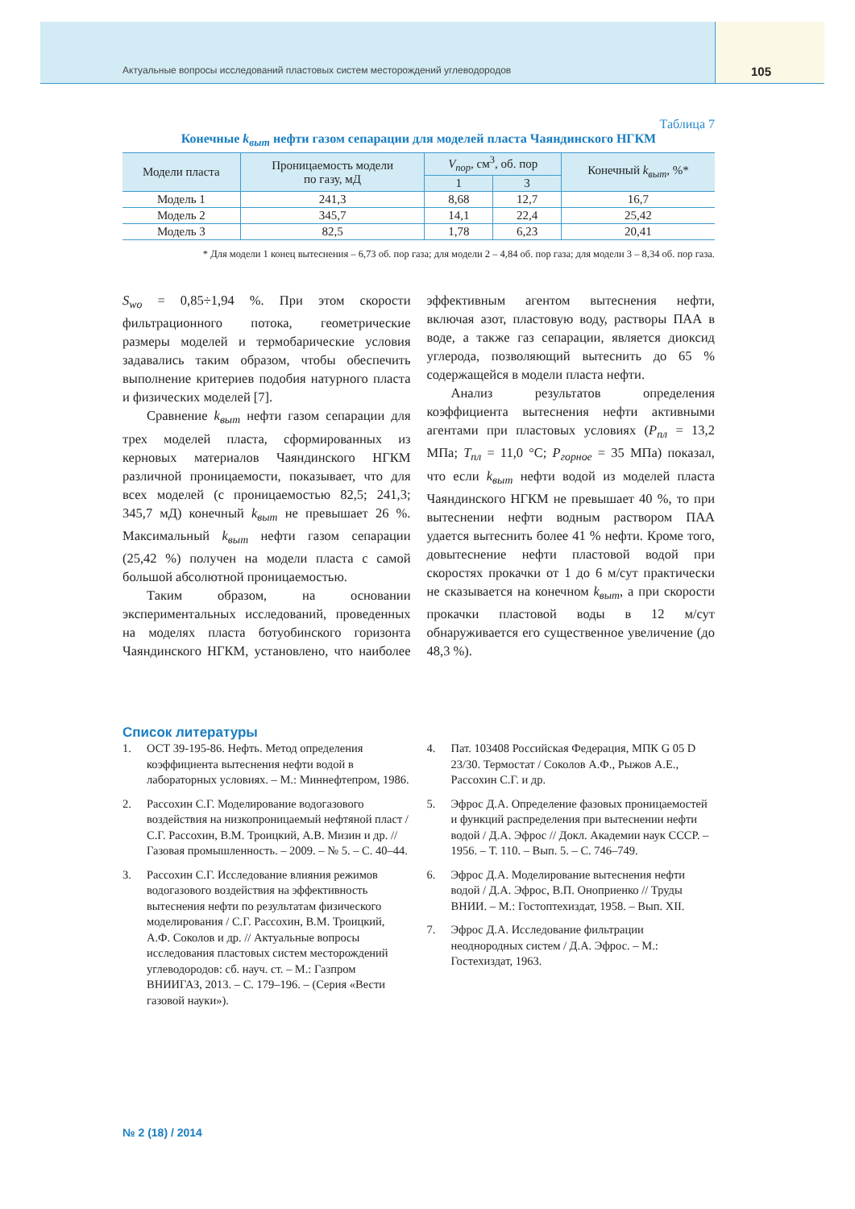Актуальные вопросы исследований пластовых систем месторождений углеводородов 105
Таблица 7
Конечные k<sub>выт</sub> нефти газом сепарации для моделей пласта Чаяндинского НГКМ
| Модели пласта | Проницаемость модели по газу, мД | V<sub>пор</sub> , см<sup>3</sup>, об. пор | | Конечный k<sub>выт</sub> , %* |
| --- | --- | --- | --- | --- |
| | | 1 | 3 | |
| Модель 1 | 241,3 | 8,68 | 12,7 | 16,7 |
| Модель 2 | 345,7 | 14,1 | 22,4 | 25,42 |
| Модель 3 | 82,5 | 1,78 | 6,23 | 20,41 |
* Для модели 1 конец вытеснения – 6,73 об. пор газа; для модели 2 – 4,84 об. пор газа; для модели 3 – 8,34 об. пор газа.
S<sub>wo</sub> = 0,85÷1,94 %. При этом скорости фильтрационного потока, геометрические размеры моделей и термобарические условия задавались таким образом, чтобы обеспечить выполнение критериев подобия натурного пласта и физических моделей [7].
Сравнение k<sub>выт</sub> нефти газом сепарации для трех моделей пласта, сформированных из керновых материалов Чаяндинского НГКМ различной проницаемости, показывает, что для всех моделей (с проницаемостью 82,5; 241,3; 345,7 мД) конечный k<sub>выт</sub> не превышает 26 %. Максимальный k<sub>выт</sub> нефти газом сепарации (25,42 %) получен на модели пласта с самой большой абсолютной проницаемостью.
Таким образом, на основании экспериментальных исследований, проведенных на моделях пласта ботуобинского горизонта Чаяндинского НГКМ, установлено, что наиболее эффективным агентом вытеснения нефти, включая азот, пластовую воду, растворы ПАА в воде, а также газ сепарации, является диоксид углерода, позволяющий вытеснить до 65 % содержащейся в модели пласта нефти.
Анализ результатов определения коэффициента вытеснения нефти активными агентами при пластовых условиях (P<sub>пл</sub> = 13,2 МПа; T<sub>пл</sub> = 11,0 °С; P<sub>горное</sub> = 35 МПа) показал, что если k<sub>выт</sub> нефти водой из моделей пласта Чаяндинского НГКМ не превышает 40 %, то при вытеснении нефти водным раствором ПАА удается вытеснить более 41 % нефти. Кроме того, довытеснение нефти пластовой водой при скоростях прокачки от 1 до 6 м/сут практически не сказывается на конечном k<sub>выт</sub>, а при скорости прокачки пластовой воды в 12 м/сут обнаруживается его существенное увеличение (до 48,3 %).
Список литературы
1. ОСТ 39-195-86. Нефть. Метод определения коэффициента вытеснения нефти водой в лабораторных условиях. – М.: Миннефтепром, 1986.
2. Рассохин С.Г. Моделирование водогазового воздействия на низкопроницаемый нефтяной пласт / С.Г. Рассохин, В.М. Троицкий, А.В. Мизин и др. // Газовая промышленность. – 2009. – № 5. – С. 40–44.
3. Рассохин С.Г. Исследование влияния режимов водогазового воздействия на эффективность вытеснения нефти по результатам физического моделирования / С.Г. Рассохин, В.М. Троицкий, А.Ф. Соколов и др. // Актуальные вопросы исследования пластовых систем месторождений углеводородов: сб. науч. ст. – М.: Газпром ВНИИГАЗ, 2013. – С. 179–196. – (Серия «Вести газовой науки»).
4. Пат. 103408 Российская Федерация, МПК G 05 D 23/30. Термостат / Соколов А.Ф., Рыжов А.Е., Рассохин С.Г. и др.
5. Эфрос Д.А. Определение фазовых проницаемостей и функций распределения при вытеснении нефти водой / Д.А. Эфрос // Докл. Академии наук СССР. – 1956. – Т. 110. – Вып. 5. – С. 746–749.
6. Эфрос Д.А. Моделирование вытеснения нефти водой / Д.А. Эфрос, В.П. Оноприенко // Труды ВНИИ. – М.: Гостоптехиздат, 1958. – Вып. XII.
7. Эфрос Д.А. Исследование фильтрации неоднородных систем / Д.А. Эфрос. – М.: Гостехиздат, 1963.
№ 2 (18) / 2014